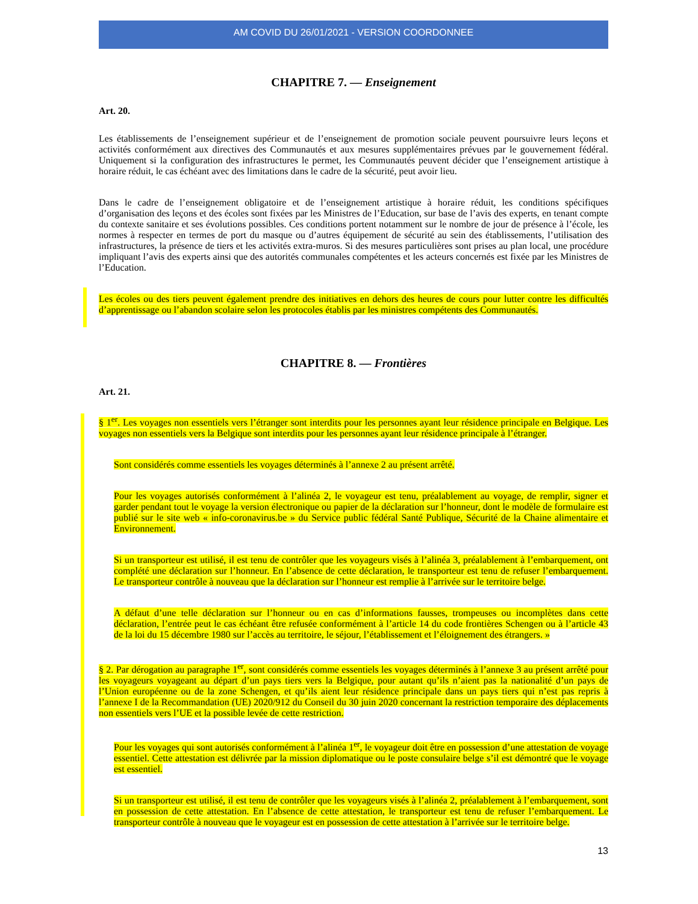AM COVID DU 26/01/2021 - VERSION COORDONNEE
CHAPITRE 7. — Enseignement
Art. 20.
Les établissements de l’enseignement supérieur et de l’enseignement de promotion sociale peuvent poursuivre leurs leçons et activités conformément aux directives des Communautés et aux mesures supplémentaires prévues par le gouvernement fédéral. Uniquement si la configuration des infrastructures le permet, les Communautés peuvent décider que l’enseignement artistique à horaire réduit, le cas échéant avec des limitations dans le cadre de la sécurité, peut avoir lieu.
Dans le cadre de l’enseignement obligatoire et de l’enseignement artistique à horaire réduit, les conditions spécifiques d’organisation des leçons et des écoles sont fixées par les Ministres de l’Education, sur base de l’avis des experts, en tenant compte du contexte sanitaire et ses évolutions possibles. Ces conditions portent notamment sur le nombre de jour de présence à l’école, les normes à respecter en termes de port du masque ou d’autres équipement de sécurité au sein des établissements, l’utilisation des infrastructures, la présence de tiers et les activités extra-muros. Si des mesures particulières sont prises au plan local, une procédure impliquant l’avis des experts ainsi que des autorités communales compétentes et les acteurs concernés est fixée par les Ministres de l’Education.
Les écoles ou des tiers peuvent également prendre des initiatives en dehors des heures de cours pour lutter contre les difficultés d’apprentissage ou l’abandon scolaire selon les protocoles établis par les ministres compétents des Communautés.
CHAPITRE 8. — Frontières
Art. 21.
§ 1<sup>er</sup>. Les voyages non essentiels vers l’étranger sont interdits pour les personnes ayant leur résidence principale en Belgique. Les voyages non essentiels vers la Belgique sont interdits pour les personnes ayant leur résidence principale à l’étranger.
Sont considérés comme essentiels les voyages déterminés à l’annexe 2 au présent arrêté.
Pour les voyages autorisés conformément à l’alinéa 2, le voyageur est tenu, préalablement au voyage, de remplir, signer et garder pendant tout le voyage la version électronique ou papier de la déclaration sur l’honneur, dont le modèle de formulaire est publié sur le site web « info-coronavirus.be » du Service public fédéral Santé Publique, Sécurité de la Chaine alimentaire et Environnement.
Si un transporteur est utilisé, il est tenu de contrôler que les voyageurs visés à l’alinéa 3, préalablement à l’embarquement, ont complété une déclaration sur l’honneur. En l’absence de cette déclaration, le transporteur est tenu de refuser l’embarquement. Le transporteur contrôle à nouveau que la déclaration sur l’honneur est remplie à l’arrivée sur le territoire belge.
A défaut d’une telle déclaration sur l’honneur ou en cas d’informations fausses, trompeuses ou incomplètes dans cette déclaration, l’entrée peut le cas échéant être refusée conformément à l’article 14 du code frontières Schengen ou à l’article 43 de la loi du 15 décembre 1980 sur l’accès au territoire, le séjour, l’établissement et l’éloignement des étrangers. »
§ 2. Par dérogation au paragraphe 1<sup>er</sup>, sont considérés comme essentiels les voyages déterminés à l’annexe 3 au présent arrêté pour les voyageurs voyageant au départ d’un pays tiers vers la Belgique, pour autant qu’ils n’aient pas la nationalité d’un pays de l’Union européenne ou de la zone Schengen, et qu’ils aient leur résidence principale dans un pays tiers qui n’est pas repris à l’annexe I de la Recommandation (UE) 2020/912 du Conseil du 30 juin 2020 concernant la restriction temporaire des déplacements non essentiels vers l’UE et la possible levée de cette restriction.
Pour les voyages qui sont autorisés conformément à l’alinéa 1<sup>er</sup>, le voyageur doit être en possession d’une attestation de voyage essentiel. Cette attestation est délivrée par la mission diplomatique ou le poste consulaire belge s’il est démontré que le voyage est essentiel.
Si un transporteur est utilisé, il est tenu de contrôler que les voyageurs visés à l’alinéa 2, préalablement à l’embarquement, sont en possession de cette attestation. En l’absence de cette attestation, le transporteur est tenu de refuser l’embarquement. Le transporteur contrôle à nouveau que le voyageur est en possession de cette attestation à l’arrivée sur le territoire belge.
13